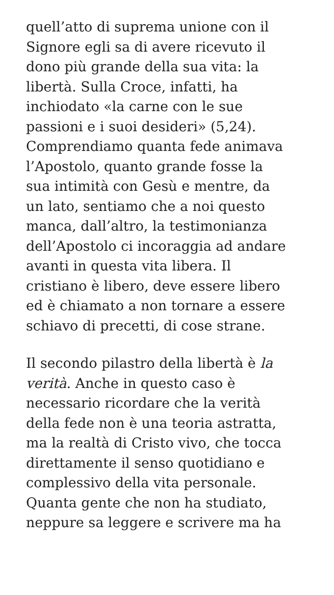quell’atto di suprema unione con il
Signore egli sa di avere ricevuto il
dono più grande della sua vita: la
libertà. Sulla Croce, infatti, ha
inchiodato «la carne con le sue
passioni e i suoi desideri» (5,24).
Comprendiamo quanta fede animava
l’Apostolo, quanto grande fosse la
sua intimità con Gesù e mentre, da
un lato, sentiamo che a noi questo
manca, dall’altro, la testimonianza
dell’Apostolo ci incoraggia ad andare
avanti in questa vita libera. Il
cristiano è libero, deve essere libero
ed è chiamato a non tornare a essere
schiavo di precetti, di cose strane.
Il secondo pilastro della libertà è la
verità. Anche in questo caso è
necessario ricordare che la verità
della fede non è una teoria astratta,
ma la realtà di Cristo vivo, che tocca
direttamente il senso quotidiano e
complessivo della vita personale.
Quanta gente che non ha studiato,
neppure sa leggere e scrivere ma ha